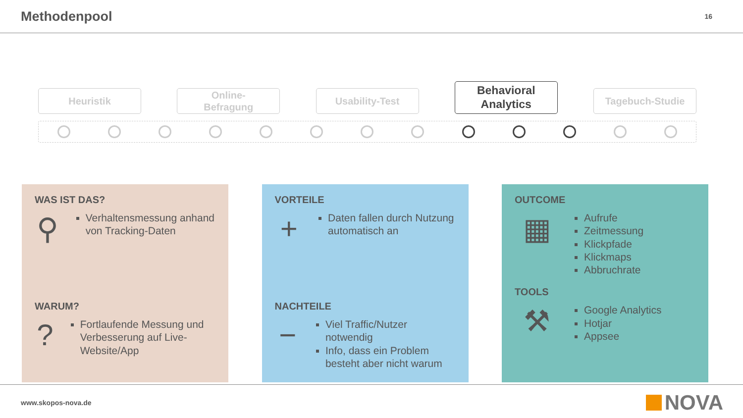Methodenpool
16
Heuristik
Online-
Befragung
Usability-Test
Behavioral
Analytics
Tagebuch-Studie
WAS IST DAS?
⚲
Verhaltensmessung anhand von Tracking-Daten
WARUM?
?
Fortlaufende Messung und Verbesserung auf Live-Website/App
VORTEILE
+
Daten fallen durch Nutzung automatisch an
NACHTEILE
−
Viel Traffic/Nutzer notwendig
Info, dass ein Problem besteht aber nicht warum
OUTCOME
▦
Aufrufe
Zeitmessung
Klickpfade
Klickmaps
Abbruchrate
TOOLS
⚒
Google Analytics
Hotjar
Appsee
www.skopos-nova.de
NOVA